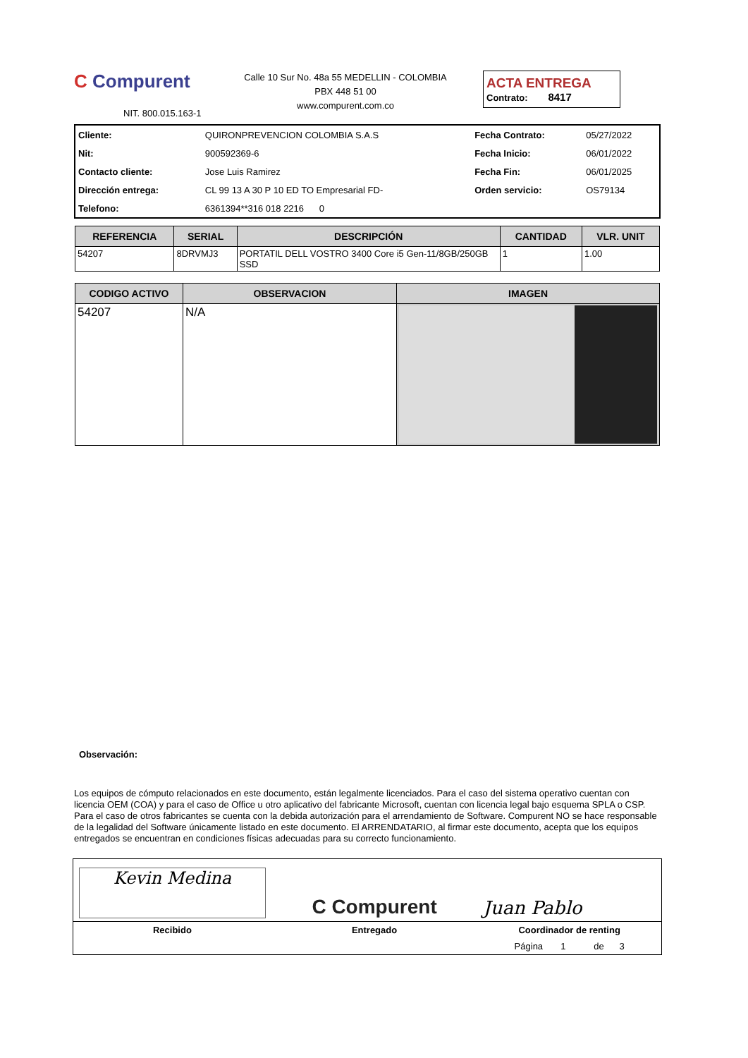C Compurent
NIT. 800.015.163-1
Calle 10 Sur No. 48a 55 MEDELLIN - COLOMBIA
PBX 448 51 00
www.compurent.com.co
ACTA ENTREGA
Contrato: 8417
| Cliente: | QUIRONPREVENCION COLOMBIA S.A.S | Fecha Contrato: | 05/27/2022 |
| Nit: | 900592369-6 | Fecha Inicio: | 06/01/2022 |
| Contacto cliente: | Jose Luis Ramirez | Fecha Fin: | 06/01/2025 |
| Dirección entrega: | CL 99 13 A 30 P 10 ED TO Empresarial FD- | Orden servicio: | OS79134 |
| Telefono: | 6361394**316 018 2216 0 | | |
| REFERENCIA | SERIAL | DESCRIPCIÓN | CANTIDAD | VLR. UNIT |
| --- | --- | --- | --- | --- |
| 54207 | 8DRVMJ3 | PORTATIL DELL VOSTRO 3400 Core i5 Gen-11/8GB/250GB SSD | 1 | 1.00 |
| CODIGO ACTIVO | OBSERVACION | IMAGEN |
| --- | --- | --- |
| 54207 | N/A | |
Observación:
Los equipos de cómputo relacionados en este documento, están legalmente licenciados. Para el caso del sistema operativo cuentan con licencia OEM (COA) y para el caso de Office u otro aplicativo del fabricante Microsoft, cuentan con licencia legal bajo esquema SPLA o CSP. Para el caso de otros fabricantes se cuenta con la debida autorización para el arrendamiento de Software. Compurent NO se hace responsable de la legalidad del Software únicamente listado en este documento. El ARRENDATARIO, al firmar este documento, acepta que los equipos entregados se encuentran en condiciones físicas adecuadas para su correcto funcionamiento.
| Kevin Medina | C Compurent | Juan Pablo |
| Recibido | Entregado | Coordinador de renting |
| | | Página 1 de 3 |